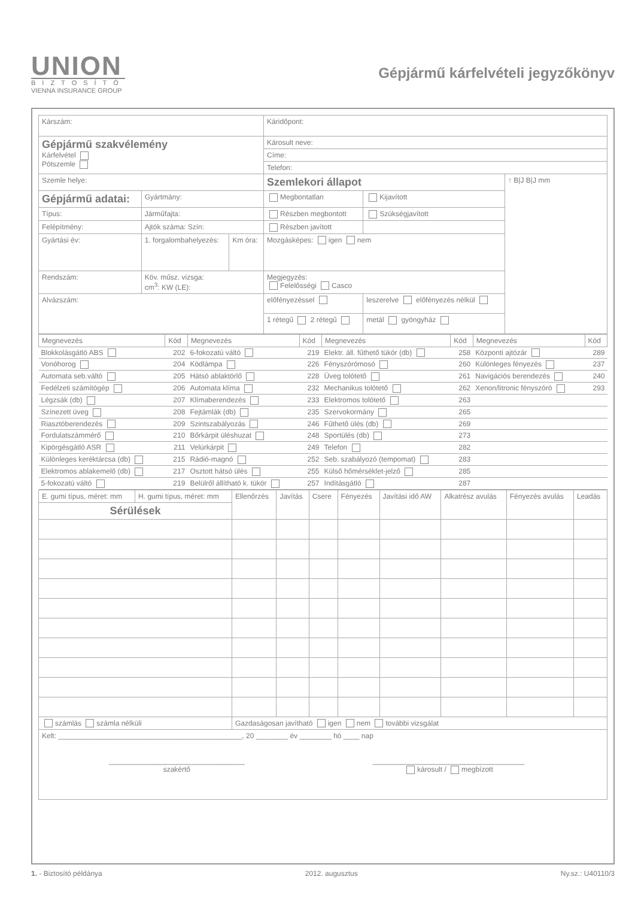UNION
BIZTOSÍTÓ
VIENNA INSURANCE GROUP
Gépjármű kárfelvételi jegyzőkönyv
| Kárszám: | | | Káridőpont: | | |
| Gépjármű szakvélemény Kárfelvétel Pótszemle | | | Károsult neve: | | |
| | | | Címe: | | |
| | | | Telefon: | | |
| Szemle helye: | | | Szemlekori állapot | | ↑ B/J B/J mm |
| Gépjármű adatai: | Gyártmány: | | Megbontatlan | Kijavított | |
| Típus: | Járműfajta: | | Részben megbontott | Szükségjavított | |
| Felépítmény: | Ajtók száma: Szín: | | Részben javított | | |
| Gyártási év: | 1. forgalombahelyezés: | Km óra: | Mozgásképes: igen nem | | |
| Rendszám: | Köv. műsz. vizsga: cm<sup>3</sup>: KW (LE): | | Megjegyzés: Felelősségi Casco | | |
| Alvázszám: | | | előfényezéssel | leszerelve előfényezés nélkül | |
| | | | 1 rétegű 2 rétegű | metál gyöngyház | |
| Megnevezés | Kód | Megnevezés | Kód | Megnevezés | Kód | Megnevezés | Kód |
| --- | --- | --- | --- | --- | --- | --- | --- |
| Blokkolásgátló ABS | 202 | 6-fokozatú váltó | 219 | Elektr. áll. fűthető tükör (db) | 258 | Központi ajtózár | 289 |
| Vonóhorog | 204 | Ködlámpa | 226 | Fényszórómosó | 260 | Különleges fényezés | 237 |
| Automata seb.váltó | 205 | Hátsó ablaktörlő | 228 | Üveg tolótető | 261 | Navigációs berendezés | 240 |
| Fedélzeti számítógép | 206 | Automata klíma | 232 | Mechanikus tolótető | 262 | Xenon/litronic fényszóró | 293 |
| Légzsák (db) | 207 | Klímaberendezés | 233 | Elektromos tolótető | 263 | | |
| Színezett üveg | 208 | Fejtámlák (db) | 235 | Szervokormány | 265 | | |
| Riasztóberendezés | 209 | Szintszabályozás | 246 | Fűthető ülés (db) | 269 | | |
| Fordulatszámmérő | 210 | Bőrkárpit üléshuzat | 248 | Sportülés (db) | 273 | | |
| Kipörgésgátló ASR | 211 | Velúrkárpit | 249 | Telefon | 282 | | |
| Különleges keréktárcsa (db) | 215 | Rádió-magnó | 252 | Seb. szabályozó (tempomat) | 283 | | |
| Elektromos ablakemelő (db) | 217 | Osztott hátsó ülés | 255 | Külső hőmérséklet-jelző | 285 | | |
| 5-fokozatú váltó | 219 | Belülről állítható k. tükör | 257 | Indításgátló | 287 | | |
| E. gumi típus, méret: mm | H. gumi típus, méret: mm | Ellenőrzés | Javítás | Csere | Fényezés | Javítási idő AW | Alkatrész avulás | Fényezés avulás | Leadás |
| Sérülések | | | | | | | | | |
| számlás számla nélküli | | Gazdaságosan javítható igen nem további vizsgálat | | | | | | | |
| Kelt: ______________________________________________, 20 ________ év ________ hó ____ nap __________________________________ szakértő ______________________________________ károsult / megbízott | | | | | | | | | |
1. - Biztosító példánya 2012. augusztus Ny.sz.: U40110/3